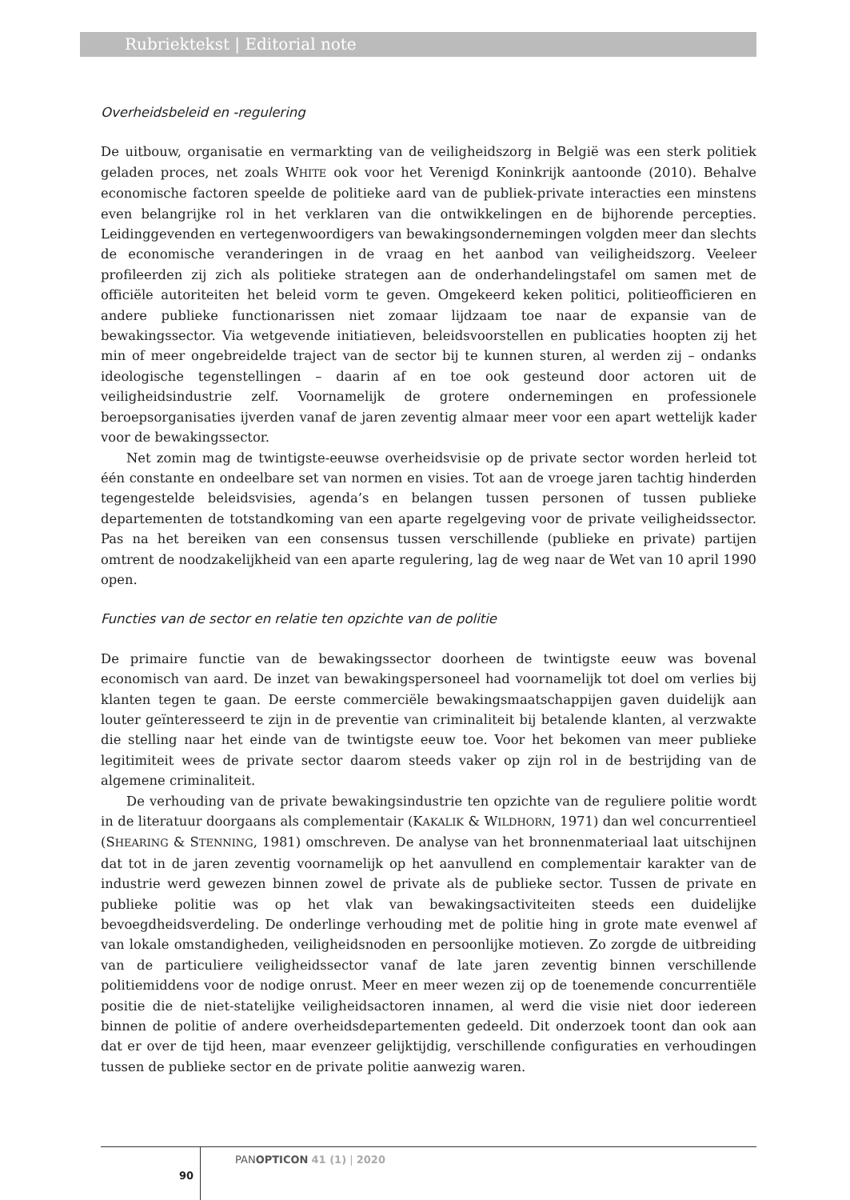Rubriektekst | Editorial note
Overheidsbeleid en -regulering
De uitbouw, organisatie en vermarkting van de veiligheidszorg in België was een sterk politiek geladen proces, net zoals WHITE ook voor het Verenigd Koninkrijk aantoonde (2010). Behalve economische factoren speelde de politieke aard van de publiek-private interacties een minstens even belangrijke rol in het verklaren van die ontwikkelingen en de bijhorende percepties. Leidinggevenden en vertegenwoordigers van bewakingsondernemingen volgden meer dan slechts de economische veranderingen in de vraag en het aanbod van veiligheidszorg. Veeleer profileerden zij zich als politieke strategen aan de onderhandelingstafel om samen met de officiële autoriteiten het beleid vorm te geven. Omgekeerd keken politici, politieofficieren en andere publieke functionarissen niet zomaar lijdzaam toe naar de expansie van de bewakingssector. Via wetgevende initiatieven, beleidsvoorstellen en publicaties hoopten zij het min of meer ongebreidelde traject van de sector bij te kunnen sturen, al werden zij – ondanks ideologische tegenstellingen – daarin af en toe ook gesteund door actoren uit de veiligheidsindustrie zelf. Voornamelijk de grotere ondernemingen en professionele beroepsorganisaties ijverden vanaf de jaren zeventig almaar meer voor een apart wettelijk kader voor de bewakingssector.
Net zomin mag de twintigste-eeuwse overheidsvisie op de private sector worden herleid tot één constante en ondeelbare set van normen en visies. Tot aan de vroege jaren tachtig hinderden tegengestelde beleidsvisies, agenda’s en belangen tussen personen of tussen publieke departementen de totstandkoming van een aparte regelgeving voor de private veiligheidssector. Pas na het bereiken van een consensus tussen verschillende (publieke en private) partijen omtrent de noodzakelijkheid van een aparte regulering, lag de weg naar de Wet van 10 april 1990 open.
Functies van de sector en relatie ten opzichte van de politie
De primaire functie van de bewakingssector doorheen de twintigste eeuw was bovenal economisch van aard. De inzet van bewakingspersoneel had voornamelijk tot doel om verlies bij klanten tegen te gaan. De eerste commerciële bewakingsmaatschappijen gaven duidelijk aan louter geïnteresseerd te zijn in de preventie van criminaliteit bij betalende klanten, al verzwakte die stelling naar het einde van de twintigste eeuw toe. Voor het bekomen van meer publieke legitimiteit wees de private sector daarom steeds vaker op zijn rol in de bestrijding van de algemene criminaliteit.
De verhouding van de private bewakingsindustrie ten opzichte van de reguliere politie wordt in de literatuur doorgaans als complementair (KAKALIK & WILDHORN, 1971) dan wel concurrentieel (SHEARING & STENNING, 1981) omschreven. De analyse van het bronnenmateriaal laat uitschijnen dat tot in de jaren zeventig voornamelijk op het aanvullend en complementair karakter van de industrie werd gewezen binnen zowel de private als de publieke sector. Tussen de private en publieke politie was op het vlak van bewakingsactiviteiten steeds een duidelijke bevoegdheidsverdeling. De onderlinge verhouding met de politie hing in grote mate evenwel af van lokale omstandigheden, veiligheidsnoden en persoonlijke motieven. Zo zorgde de uitbreiding van de particuliere veiligheidssector vanaf de late jaren zeventig binnen verschillende politiemiddens voor de nodige onrust. Meer en meer wezen zij op de toenemende concurrentiële positie die de niet-statelijke veiligheidsactoren innamen, al werd die visie niet door iedereen binnen de politie of andere overheidsdepartementen gedeeld. Dit onderzoek toont dan ook aan dat er over de tijd heen, maar evenzeer gelijktijdig, verschillende configuraties en verhoudingen tussen de publieke sector en de private politie aanwezig waren.
PANOPTICON 41 (1) | 2020
90